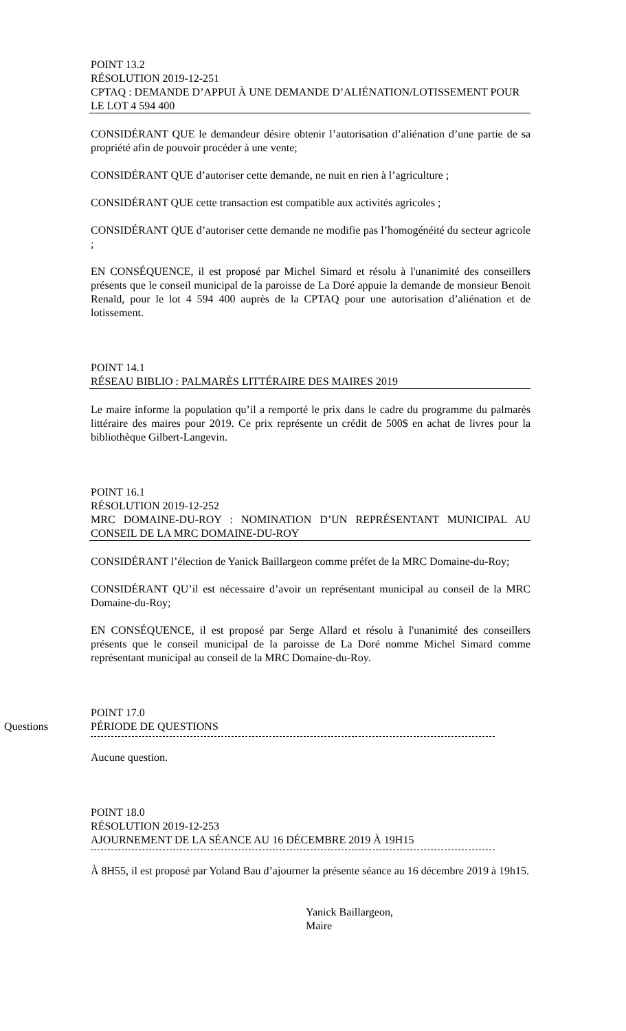POINT 13.2
RÉSOLUTION 2019-12-251
CPTAQ : DEMANDE D’APPUI À UNE DEMANDE D’ALIÉNATION/LOTISSEMENT POUR LE LOT 4 594 400
CONSIDÉRANT QUE le demandeur désire obtenir l’autorisation d’aliénation d’une partie de sa propriété afin de pouvoir procéder à une vente;
CONSIDÉRANT QUE d’autoriser cette demande, ne nuit en rien à l’agriculture ;
CONSIDÉRANT QUE cette transaction est compatible aux activités agricoles ;
CONSIDÉRANT QUE d’autoriser cette demande ne modifie pas l’homogénéité du secteur agricole ;
EN CONSÉQUENCE, il est proposé par Michel Simard et résolu à l'unanimité des conseillers présents que le conseil municipal de la paroisse de La Doré appuie la demande de monsieur Benoit Renald, pour le lot 4 594 400 auprès de la CPTAQ pour une autorisation d’aliénation et de lotissement.
POINT 14.1
RÉSEAU BIBLIO : PALMARÈS LITTÉRAIRE DES MAIRES 2019
Le maire informe la population qu’il a remporté le prix dans le cadre du programme du palmarès littéraire des maires pour 2019. Ce prix représente un crédit de 500$ en achat de livres pour la bibliothèque Gilbert-Langevin.
POINT 16.1
RÉSOLUTION 2019-12-252
MRC DOMAINE-DU-ROY : NOMINATION D’UN REPRÉSENTANT MUNICIPAL AU CONSEIL DE LA MRC DOMAINE-DU-ROY
CONSIDÉRANT l’élection de Yanick Baillargeon comme préfet de la MRC Domaine-du-Roy;
CONSIDÉRANT QU’il est nécessaire d’avoir un représentant municipal au conseil de la MRC Domaine-du-Roy;
EN CONSÉQUENCE, il est proposé par Serge Allard et résolu à l'unanimité des conseillers présents que le conseil municipal de la paroisse de La Doré nomme Michel Simard comme représentant municipal au conseil de la MRC Domaine-du-Roy.
POINT 17.0
Questions PÉRIODE DE QUESTIONS
Aucune question.
POINT 18.0
RÉSOLUTION 2019-12-253
AJOURNEMENT DE LA SÉANCE AU 16 DÉCEMBRE 2019 À 19H15
À 8H55, il est proposé par Yoland Bau d’ajourner la présente séance au 16 décembre 2019 à 19h15.
Yanick Baillargeon,
Maire